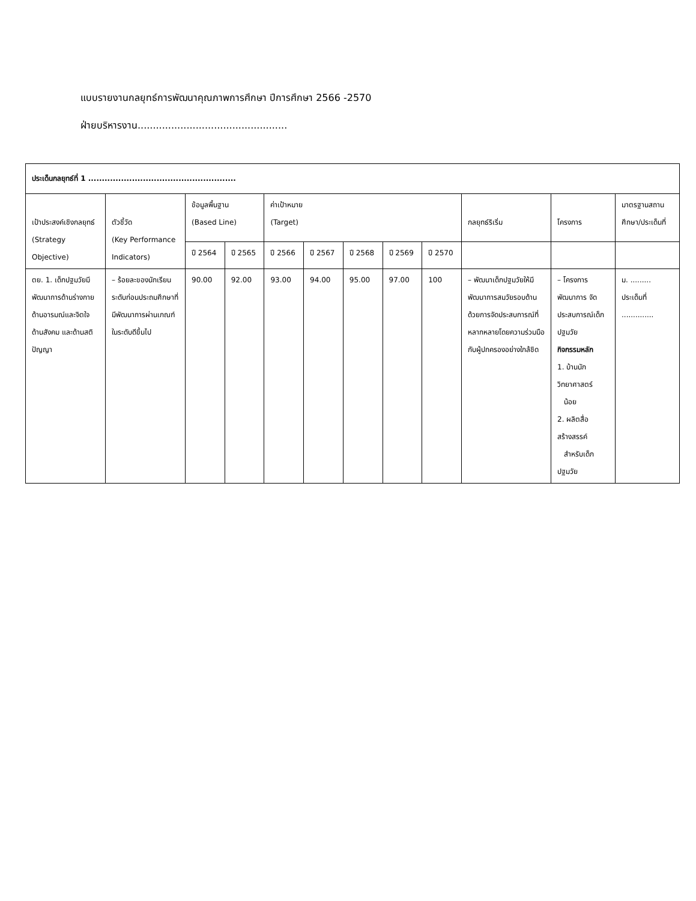แบบรายงานกลยุทธ์การพัฒนาคุณภาพการศึกษา ปีการศึกษา 2566 -2570
ฝ่ายบริหารงาน.................................................
| ประเด็นกลยุทธ์ที่ 1 ...................................................... | | | | | | | | | | | |
| --- | --- | --- | --- | --- | --- | --- | --- | --- | --- | --- | --- |
| เป้าประสงค์เชิงกลยุทธ์ (Strategy Objective) | ตัวชี้วัด (Key Performance Indicators) | ข้อมูลพื้นฐาน (Based Line) | | ค่าเป้าหมาย (Target) | | | | | กลยุทธ์ริเริ่ม | โครงการ | มาตรฐานสถานศึกษา/ประเด็นที่ |
| | | ปี 2564 | ปี 2565 | ปี 2566 | ปี 2567 | ปี 2568 | ปี 2569 | ปี 2570 | | | |
| ตย. 1. เด็กปฐมวัยมีพัฒนาการด้านร่างกาย ด้านอารมณ์และจิตใจ ด้านสังคม และด้านสติปัญญา | – ร้อยละของนักเรียนระดับก่อนประถมศึกษาที่มีพัฒนาการผ่านเกณฑ์ในระดับดีขึ้นไป | 90.00 | 92.00 | 93.00 | 94.00 | 95.00 | 97.00 | 100 | – พัฒนาเด็กปฐมวัยให้มีพัฒนาการสมวัยรอบด้าน ด้วยการจัดประสบการณ์ที่หลากหลายโดยความร่วมมือกับผู้ปกครองอย่างใกล้ชิด | – โครงการพัฒนาการ จัดประสบการณ์เด็กปฐมวัย กิจกรรมหลัก 1. บ้านนักวิทยาศาสตร์ น้อย 2. ผลิตสื่อสร้างสรรค์ สำหรับเด็กปฐมวัย | ม. ......... ประเด็นที่ .............. |